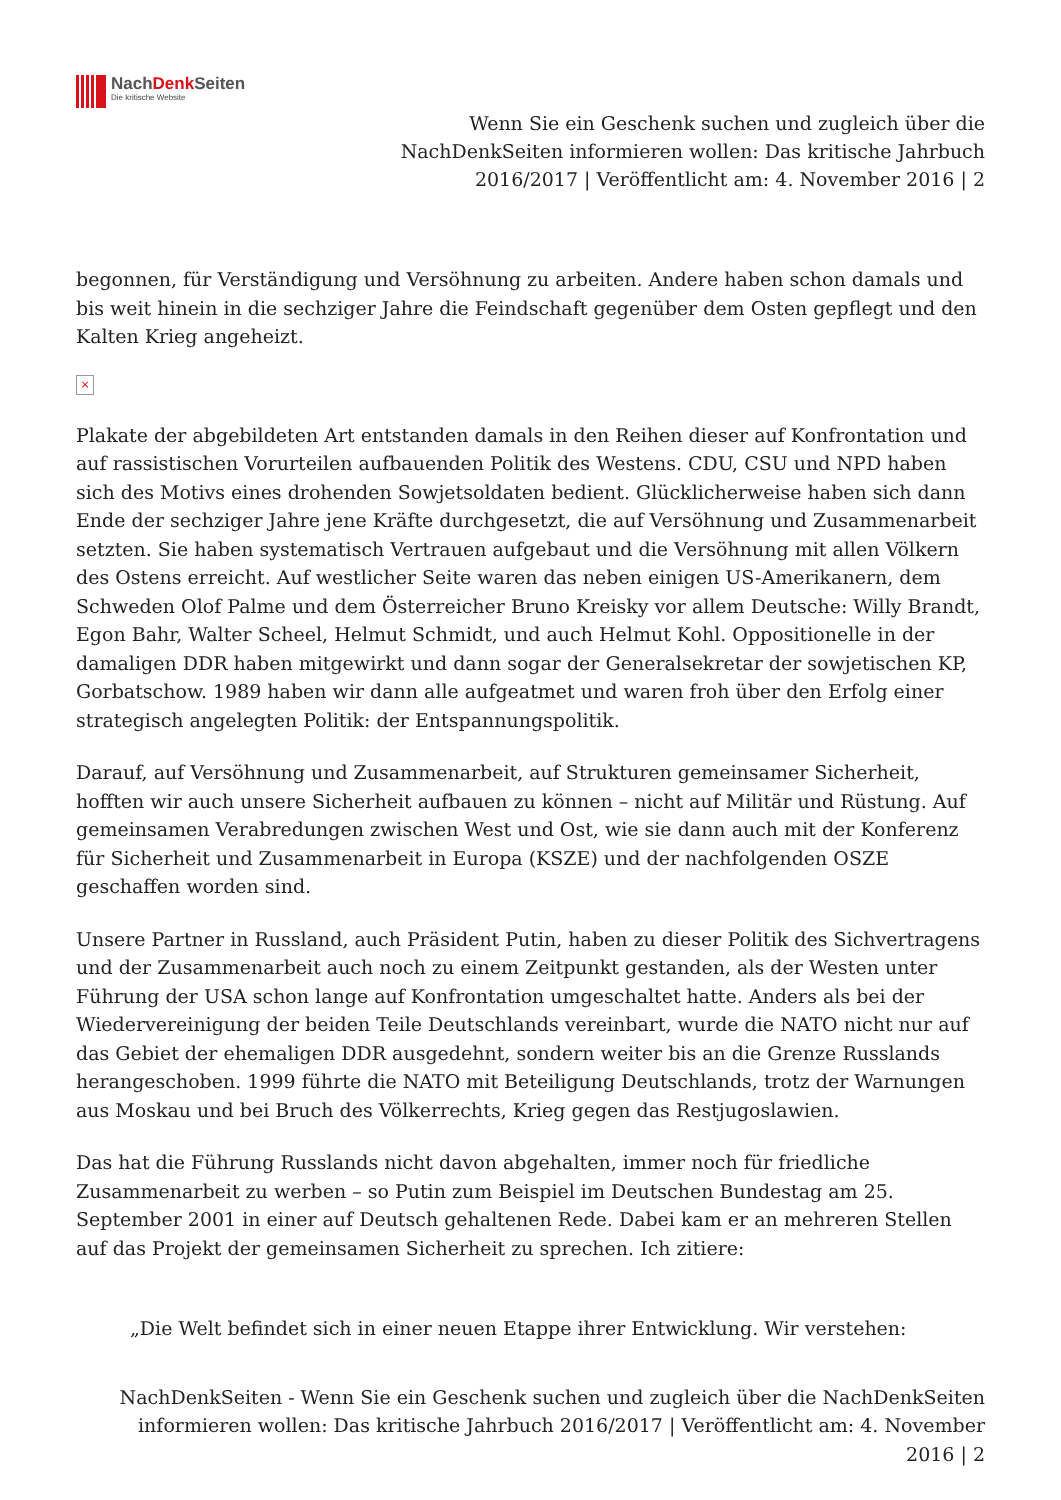NachDenk Seiten
Die kritische Website
Wenn Sie ein Geschenk suchen und zugleich über die
NachDenkSeiten informieren wollen: Das kritische Jahrbuch
2016/2017 | Veröffentlicht am: 4. November 2016 | 2
begonnen, für Verständigung und Versöhnung zu arbeiten. Andere haben schon damals und bis weit hinein in die sechziger Jahre die Feindschaft gegenüber dem Osten gepflegt und den Kalten Krieg angeheizt.
×
Plakate der abgebildeten Art entstanden damals in den Reihen dieser auf Konfrontation und auf rassistischen Vorurteilen aufbauenden Politik des Westens. CDU, CSU und NPD haben sich des Motivs eines drohenden Sowjetsoldaten bedient. Glücklicherweise haben sich dann Ende der sechziger Jahre jene Kräfte durchgesetzt, die auf Versöhnung und Zusammenarbeit setzten. Sie haben systematisch Vertrauen aufgebaut und die Versöhnung mit allen Völkern des Ostens erreicht. Auf westlicher Seite waren das neben einigen US-Amerikanern, dem Schweden Olof Palme und dem Österreicher Bruno Kreisky vor allem Deutsche: Willy Brandt, Egon Bahr, Walter Scheel, Helmut Schmidt, und auch Helmut Kohl. Oppositionelle in der damaligen DDR haben mitgewirkt und dann sogar der Generalsekretar der sowjetischen KP, Gorbatschow. 1989 haben wir dann alle aufgeatmet und waren froh über den Erfolg einer strategisch angelegten Politik: der Entspannungspolitik.
Darauf, auf Versöhnung und Zusammenarbeit, auf Strukturen gemeinsamer Sicherheit, hofften wir auch unsere Sicherheit aufbauen zu können – nicht auf Militär und Rüstung. Auf gemeinsamen Verabredungen zwischen West und Ost, wie sie dann auch mit der Konferenz für Sicherheit und Zusammenarbeit in Europa (KSZE) und der nachfolgenden OSZE geschaffen worden sind.
Unsere Partner in Russland, auch Präsident Putin, haben zu dieser Politik des Sichvertragens und der Zusammenarbeit auch noch zu einem Zeitpunkt gestanden, als der Westen unter Führung der USA schon lange auf Konfrontation umgeschaltet hatte. Anders als bei der Wiedervereinigung der beiden Teile Deutschlands vereinbart, wurde die NATO nicht nur auf das Gebiet der ehemaligen DDR ausgedehnt, sondern weiter bis an die Grenze Russlands herangeschoben. 1999 führte die NATO mit Beteiligung Deutschlands, trotz der Warnungen aus Moskau und bei Bruch des Völkerrechts, Krieg gegen das Restjugoslawien.
Das hat die Führung Russlands nicht davon abgehalten, immer noch für friedliche Zusammenarbeit zu werben – so Putin zum Beispiel im Deutschen Bundestag am 25. September 2001 in einer auf Deutsch gehaltenen Rede. Dabei kam er an mehreren Stellen auf das Projekt der gemeinsamen Sicherheit zu sprechen. Ich zitiere:
„Die Welt befindet sich in einer neuen Etappe ihrer Entwicklung. Wir verstehen:
NachDenkSeiten - Wenn Sie ein Geschenk suchen und zugleich über die NachDenkSeiten informieren wollen: Das kritische Jahrbuch 2016/2017 | Veröffentlicht am: 4. November 2016 | 2